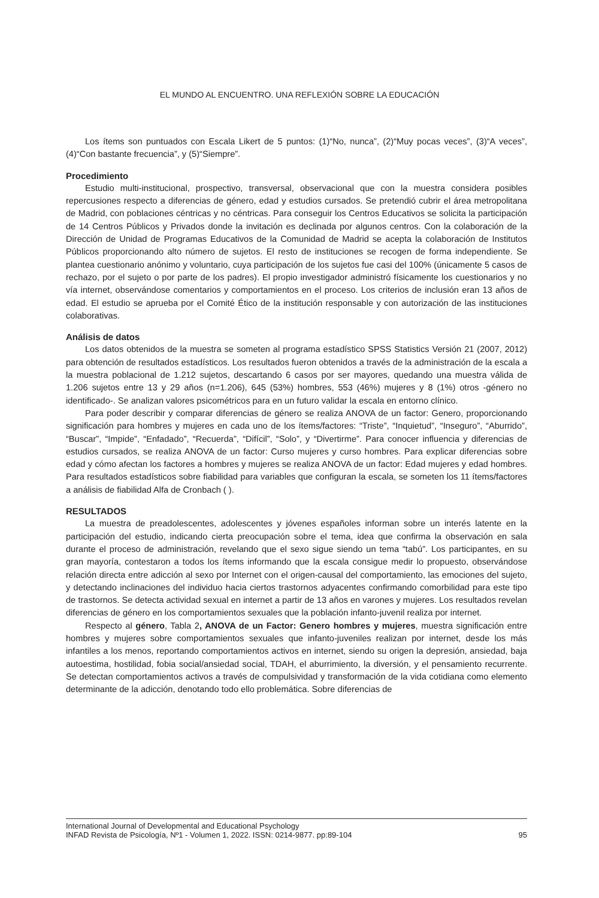EL MUNDO AL ENCUENTRO. UNA REFLEXIÓN SOBRE LA EDUCACIÓN
Los ítems son puntuados con Escala Likert de 5 puntos: (1)“No, nunca”, (2)“Muy pocas veces”, (3)“A veces”, (4)“Con bastante frecuencia”, y (5)“Siempre”.
Procedimiento
Estudio multi-institucional, prospectivo, transversal, observacional que con la muestra considera posibles repercusiones respecto a diferencias de género, edad y estudios cursados. Se pretendió cubrir el área metropolitana de Madrid, con poblaciones céntricas y no céntricas. Para conseguir los Centros Educativos se solicita la participación de 14 Centros Públicos y Privados donde la invitación es declinada por algunos centros. Con la colaboración de la Dirección de Unidad de Programas Educativos de la Comunidad de Madrid se acepta la colaboración de Institutos Públicos proporcionando alto número de sujetos. El resto de instituciones se recogen de forma independiente. Se plantea cuestionario anónimo y voluntario, cuya participación de los sujetos fue casi del 100% (únicamente 5 casos de rechazo, por el sujeto o por parte de los padres). El propio investigador administró físicamente los cuestionarios y no vía internet, observándose comentarios y comportamientos en el proceso. Los criterios de inclusión eran 13 años de edad. El estudio se aprueba por el Comité Ético de la institución responsable y con autorización de las instituciones colaborativas.
Análisis de datos
Los datos obtenidos de la muestra se someten al programa estadístico SPSS Statistics Versión 21 (2007, 2012) para obtención de resultados estadísticos. Los resultados fueron obtenidos a través de la administración de la escala a la muestra poblacional de 1.212 sujetos, descartando 6 casos por ser mayores, quedando una muestra válida de 1.206 sujetos entre 13 y 29 años (n=1.206), 645 (53%) hombres, 553 (46%) mujeres y 8 (1%) otros -género no identificado-. Se analizan valores psicométricos para en un futuro validar la escala en entorno clínico.
Para poder describir y comparar diferencias de género se realiza ANOVA de un factor: Genero, proporcionando significación para hombres y mujeres en cada uno de los ítems/factores: “Triste”, “Inquietud”, “Inseguro”, “Aburrido”, “Buscar”, “Impide”, “Enfadado”, “Recuerda”, “Difícil”, “Solo”, y “Divertirme”. Para conocer influencia y diferencias de estudios cursados, se realiza ANOVA de un factor: Curso mujeres y curso hombres. Para explicar diferencias sobre edad y cómo afectan los factores a hombres y mujeres se realiza ANOVA de un factor: Edad mujeres y edad hombres. Para resultados estadísticos sobre fiabilidad para variables que configuran la escala, se someten los 11 ítems/factores a análisis de fiabilidad Alfa de Cronbach ( ).
RESULTADOS
La muestra de preadolescentes, adolescentes y jóvenes españoles informan sobre un interés latente en la participación del estudio, indicando cierta preocupación sobre el tema, idea que confirma la observación en sala durante el proceso de administración, revelando que el sexo sigue siendo un tema “tabú”. Los participantes, en su gran mayoría, contestaron a todos los ítems informando que la escala consigue medir lo propuesto, observándose relación directa entre adicción al sexo por Internet con el origen-causal del comportamiento, las emociones del sujeto, y detectando inclinaciones del individuo hacia ciertos trastornos adyacentes confirmando comorbilidad para este tipo de trastornos. Se detecta actividad sexual en internet a partir de 13 años en varones y mujeres. Los resultados revelan diferencias de género en los comportamientos sexuales que la población infanto-juvenil realiza por internet.
Respecto al género, Tabla 2, ANOVA de un Factor: Genero hombres y mujeres, muestra significación entre hombres y mujeres sobre comportamientos sexuales que infanto-juveniles realizan por internet, desde los más infantiles a los menos, reportando comportamientos activos en internet, siendo su origen la depresión, ansiedad, baja autoestima, hostilidad, fobia social/ansiedad social, TDAH, el aburrimiento, la diversión, y el pensamiento recurrente. Se detectan comportamientos activos a través de compulsividad y transformación de la vida cotidiana como elemento determinante de la adicción, denotando todo ello problemática. Sobre diferencias de
International Journal of Developmental and Educational Psychology
INFAD Revista de Psicología, Nº1 - Volumen 1, 2022. ISSN: 0214-9877. pp:89-104 95